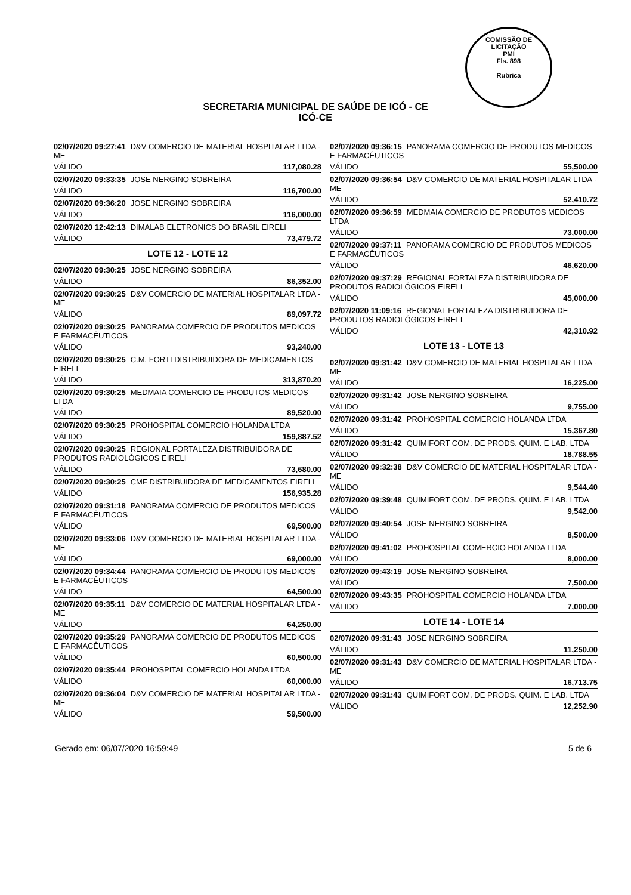COMISSÃO DE LICITAÇÃO
PMI
Fls. 898
Rubrica
SECRETARIA MUNICIPAL DE SAÚDE DE ICÓ - CE
ICÓ-CE
02/07/2020 09:27:41 D&V COMERCIO DE MATERIAL HOSPITALAR LTDA - ME
VÁLIDO 117,080.28
02/07/2020 09:33:35 JOSE NERGINO SOBREIRA
VÁLIDO 116,700.00
02/07/2020 09:36:20 JOSE NERGINO SOBREIRA
VÁLIDO 116,000.00
02/07/2020 12:42:13 DIMALAB ELETRONICS DO BRASIL EIRELI
VÁLIDO 73,479.72
LOTE 12 - LOTE 12
02/07/2020 09:30:25 JOSE NERGINO SOBREIRA
VÁLIDO 86,352.00
02/07/2020 09:30:25 D&V COMERCIO DE MATERIAL HOSPITALAR LTDA - ME
VÁLIDO 89,097.72
02/07/2020 09:30:25 PANORAMA COMERCIO DE PRODUTOS MEDICOS E FARMACÊUTICOS
VÁLIDO 93,240.00
02/07/2020 09:30:25 C.M. FORTI DISTRIBUIDORA DE MEDICAMENTOS EIRELI
VÁLIDO 313,870.20
02/07/2020 09:30:25 MEDMAIA COMERCIO DE PRODUTOS MEDICOS LTDA
VÁLIDO 89,520.00
02/07/2020 09:30:25 PROHOSPITAL COMERCIO HOLANDA LTDA
VÁLIDO 159,887.52
02/07/2020 09:30:25 REGIONAL FORTALEZA DISTRIBUIDORA DE PRODUTOS RADIOLÓGICOS EIRELI
VÁLIDO 73,680.00
02/07/2020 09:30:25 CMF DISTRIBUIDORA DE MEDICAMENTOS EIRELI
VÁLIDO 156,935.28
02/07/2020 09:31:18 PANORAMA COMERCIO DE PRODUTOS MEDICOS E FARMACÊUTICOS
VÁLIDO 69,500.00
02/07/2020 09:33:06 D&V COMERCIO DE MATERIAL HOSPITALAR LTDA - ME
VÁLIDO 69,000.00
02/07/2020 09:34:44 PANORAMA COMERCIO DE PRODUTOS MEDICOS E FARMACÊUTICOS
VÁLIDO 64,500.00
02/07/2020 09:35:11 D&V COMERCIO DE MATERIAL HOSPITALAR LTDA - ME
VÁLIDO 64,250.00
02/07/2020 09:35:29 PANORAMA COMERCIO DE PRODUTOS MEDICOS E FARMACÊUTICOS
VÁLIDO 60,500.00
02/07/2020 09:35:44 PROHOSPITAL COMERCIO HOLANDA LTDA
VÁLIDO 60,000.00
02/07/2020 09:36:04 D&V COMERCIO DE MATERIAL HOSPITALAR LTDA - ME
VÁLIDO 59,500.00
02/07/2020 09:36:15 PANORAMA COMERCIO DE PRODUTOS MEDICOS E FARMACÊUTICOS
VÁLIDO 55,500.00
02/07/2020 09:36:54 D&V COMERCIO DE MATERIAL HOSPITALAR LTDA - ME
VÁLIDO 52,410.72
02/07/2020 09:36:59 MEDMAIA COMERCIO DE PRODUTOS MEDICOS LTDA
VÁLIDO 73,000.00
02/07/2020 09:37:11 PANORAMA COMERCIO DE PRODUTOS MEDICOS E FARMACÊUTICOS
VÁLIDO 46,620.00
02/07/2020 09:37:29 REGIONAL FORTALEZA DISTRIBUIDORA DE PRODUTOS RADIOLÓGICOS EIRELI
VÁLIDO 45,000.00
02/07/2020 11:09:16 REGIONAL FORTALEZA DISTRIBUIDORA DE PRODUTOS RADIOLÓGICOS EIRELI
VÁLIDO 42,310.92
LOTE 13 - LOTE 13
02/07/2020 09:31:42 D&V COMERCIO DE MATERIAL HOSPITALAR LTDA - ME
VÁLIDO 16,225.00
02/07/2020 09:31:42 JOSE NERGINO SOBREIRA
VÁLIDO 9,755.00
02/07/2020 09:31:42 PROHOSPITAL COMERCIO HOLANDA LTDA
VÁLIDO 15,367.80
02/07/2020 09:31:42 QUIMIFORT COM. DE PRODS. QUIM. E LAB. LTDA
VÁLIDO 18,788.55
02/07/2020 09:32:38 D&V COMERCIO DE MATERIAL HOSPITALAR LTDA - ME
VÁLIDO 9,544.40
02/07/2020 09:39:48 QUIMIFORT COM. DE PRODS. QUIM. E LAB. LTDA
VÁLIDO 9,542.00
02/07/2020 09:40:54 JOSE NERGINO SOBREIRA
VÁLIDO 8,500.00
02/07/2020 09:41:02 PROHOSPITAL COMERCIO HOLANDA LTDA
VÁLIDO 8,000.00
02/07/2020 09:43:19 JOSE NERGINO SOBREIRA
VÁLIDO 7,500.00
02/07/2020 09:43:35 PROHOSPITAL COMERCIO HOLANDA LTDA
VÁLIDO 7,000.00
LOTE 14 - LOTE 14
02/07/2020 09:31:43 JOSE NERGINO SOBREIRA
VÁLIDO 11,250.00
02/07/2020 09:31:43 D&V COMERCIO DE MATERIAL HOSPITALAR LTDA - ME
VÁLIDO 16,713.75
02/07/2020 09:31:43 QUIMIFORT COM. DE PRODS. QUIM. E LAB. LTDA
VÁLIDO 12,252.90
Gerado em: 06/07/2020 16:59:49 5 de 6